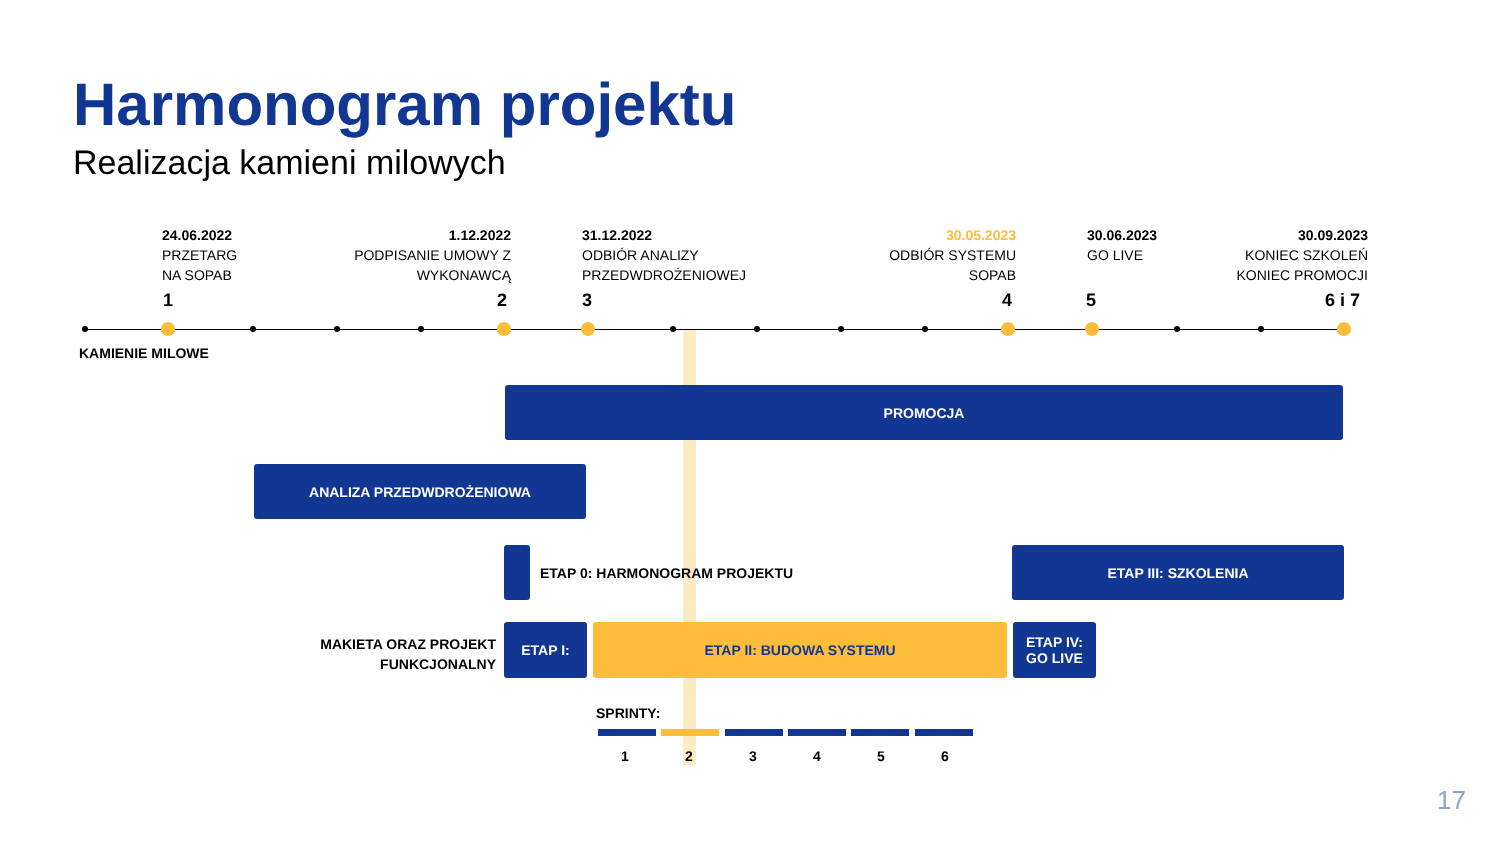Harmonogram projektu
Realizacja kamieni milowych
24.06.2022
PRZETARG
NA SOPAB
1.12.2022
PODPISANIE UMOWY Z WYKONAWCĄ
31.12.2022
ODBIÓR ANALIZY
PRZEDWDROŻENIOWEJ
30.05.2023
ODBIÓR SYSTEMU SOPAB
30.06.2023
GO LIVE
30.09.2023
KONIEC SZKOLEŃ KONIEC PROMOCJI
1 2 3 4 5 6 i 7
KAMIENIE MILOWE
PROMOCJA
ANALIZA PRZEDWDROŻENIOWA
ETAP 0: HARMONOGRAM PROJEKTU
ETAP III: SZKOLENIA
MAKIETA ORAZ PROJEKT FUNKCJONALNY
ETAP I: ETAP II: BUDOWA SYSTEMU
ETAP IV:
GO LIVE
SPRINTY:
1 2 3 4 5 6
17